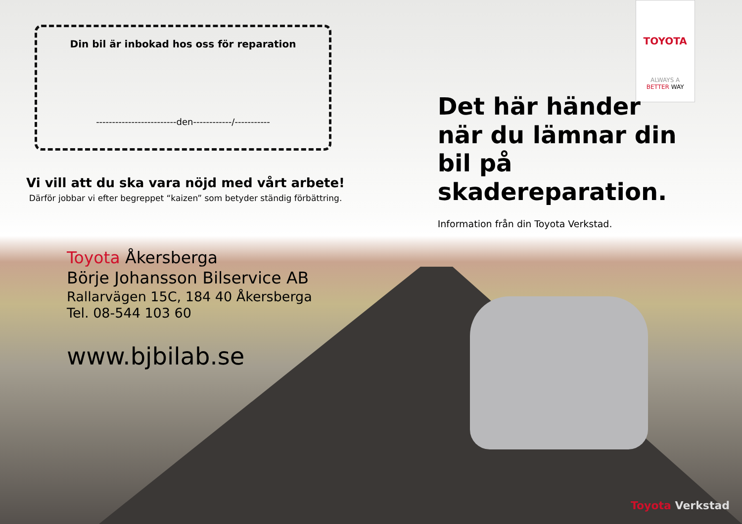Din bil är inbokad hos oss för reparation
-------------------------den------------/-----------
Vi vill att du ska vara nöjd med vårt arbete!
Därför jobbar vi efter begreppet “kaizen” som betyder ständig förbättring.
Toyota Åkersberga
Börje Johansson Bilservice AB
Rallarvägen 15C, 184 40 Åkersberga
Tel. 08-544 103 60
www.bjbilab.se
TOYOTA
ALWAYS A
BETTER WAY
Det här händer
när du lämnar din
bil på skadereparation.
Information från din Toyota Verkstad.
Toyota Verkstad